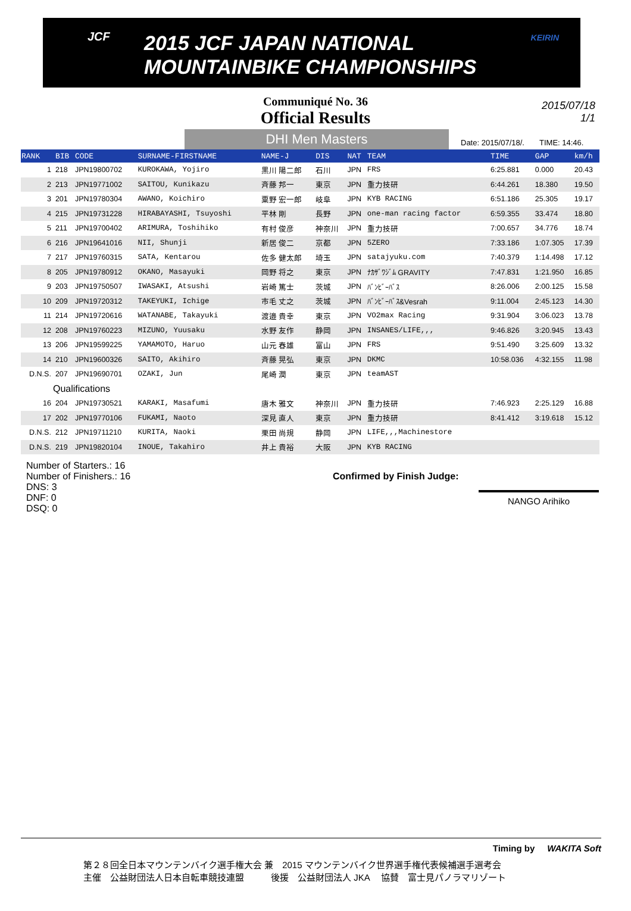JCF
2015 JCF JAPAN NATIONAL
MOUNTAINBIKE CHAMPIONSHIPS
KEIRIN
Communiqué No. 36
Official Results
2015/07/18
1/1
DHI Men Masters
Date: 2015/07/18/. TIME: 14:46.
| RANK | BIB | CODE | SURNAME-FIRSTNAME | NAME-J | DIS | NAT | TEAM | TIME | GAP | km/h |
| --- | --- | --- | --- | --- | --- | --- | --- | --- | --- | --- |
| 1 | 218 | JPN19800702 | KUROKAWA, Yojiro | 黒川 陽二郎 | 石川 | JPN | FRS | 6:25.881 | 0.000 | 20.43 |
| 2 | 213 | JPN19771002 | SAITOU, Kunikazu | 斉藤 邦一 | 東京 | JPN | 重力技研 | 6:44.261 | 18.380 | 19.50 |
| 3 | 201 | JPN19780304 | AWANO, Koichiro | 粟野 宏一郎 | 岐阜 | JPN | KYB RACING | 6:51.186 | 25.305 | 19.17 |
| 4 | 215 | JPN19731228 | HIRABAYASHI, Tsuyoshi | 平林 剛 | 長野 | JPN | one-man racing factor | 6:59.355 | 33.474 | 18.80 |
| 5 | 211 | JPN19700402 | ARIMURA, Toshihiko | 有村 俊彦 | 神奈川 | JPN | 重力技研 | 7:00.657 | 34.776 | 18.74 |
| 6 | 216 | JPN19641016 | NII, Shunji | 新居 俊二 | 京都 | JPN | 5ZERO | 7:33.186 | 1:07.305 | 17.39 |
| 7 | 217 | JPN19760315 | SATA, Kentarou | 佐多 健太郎 | 埼玉 | JPN | satajyuku.com | 7:40.379 | 1:14.498 | 17.12 |
| 8 | 205 | JPN19780912 | OKANO, Masayuki | 岡野 将之 | 東京 | JPN | ﾅｶｻﾞﾜｼﾞﾑ GRAVITY | 7:47.831 | 1:21.950 | 16.85 |
| 9 | 203 | JPN19750507 | IWASAKI, Atsushi | 岩崎 篤士 | 茨城 | JPN | ﾊﾞﾝﾋﾞｰﾊﾞｽ | 8:26.006 | 2:00.125 | 15.58 |
| 10 | 209 | JPN19720312 | TAKEYUKI, Ichige | 市毛 丈之 | 茨城 | JPN | ﾊﾞﾝﾋﾞｰﾊﾞｽ&Vesrah | 9:11.004 | 2:45.123 | 14.30 |
| 11 | 214 | JPN19720616 | WATANABE, Takayuki | 渡邉 貴幸 | 東京 | JPN | VO2max Racing | 9:31.904 | 3:06.023 | 13.78 |
| 12 | 208 | JPN19760223 | MIZUNO, Yuusaku | 水野 友作 | 静岡 | JPN | INSANES/LIFE,,, | 9:46.826 | 3:20.945 | 13.43 |
| 13 | 206 | JPN19599225 | YAMAMOTO, Haruo | 山元 春雄 | 富山 | JPN | FRS | 9:51.490 | 3:25.609 | 13.32 |
| 14 | 210 | JPN19600326 | SAITO, Akihiro | 斉藤 晃弘 | 東京 | JPN | DKMC | 10:58.036 | 4:32.155 | 11.98 |
| D.N.S. | 207 | JPN19690701 | OZAKI, Jun | 尾崎 潤 | 東京 | JPN | teamAST | | | |
| Qualifications | | | | | | | | | | |
| 16 | 204 | JPN19730521 | KARAKI, Masafumi | 唐木 雅文 | 神奈川 | JPN | 重力技研 | 7:46.923 | 2:25.129 | 16.88 |
| 17 | 202 | JPN19770106 | FUKAMI, Naoto | 深見 直人 | 東京 | JPN | 重力技研 | 8:41.412 | 3:19.618 | 15.12 |
| D.N.S. | 212 | JPN19711210 | KURITA, Naoki | 栗田 尚規 | 静岡 | JPN | LIFE,,,Machinestore | | | |
| D.N.S. | 219 | JPN19820104 | INOUE, Takahiro | 井上 貴裕 | 大阪 | JPN | KYB RACING | | | |
Number of Starters.: 16
Number of Finishers.: 16
DNS: 3
DNF: 0
DSQ: 0
Confirmed by Finish Judge:
NANGO Arihiko
Timing by WAKITA Soft
第２８回全日本マウンテンバイク選手権大会 兼　2015 マウンテンバイク世界選手権代表候補選手選考会
主催　公益財団法人日本自転車競技連盟　　　後援　公益財団法人 JKA　 協賛　富士見パノラマリゾート